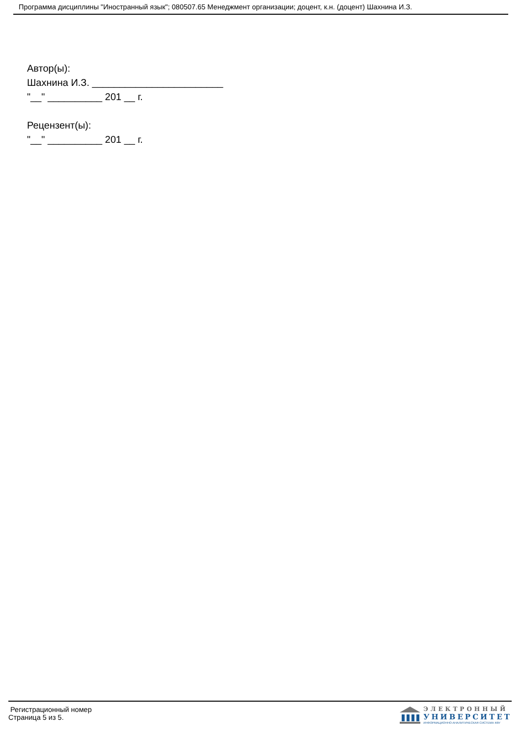Программа дисциплины "Иностранный язык"; 080507.65 Менеджмент организации; доцент, к.н. (доцент) Шахнина И.З.
Автор(ы):
Шахнина И.З. ________________________
"__" __________ 201 __ г.
Рецензент(ы):
"__" __________ 201 __ г.
Регистрационный номер
Страница 5 из 5.
ЭЛЕКТРОННЫЙ
УНИВЕРСИТЕТ
ИНФОРМАЦИОННО-АНАЛИТИЧЕСКАЯ СИСТЕМА КФУ